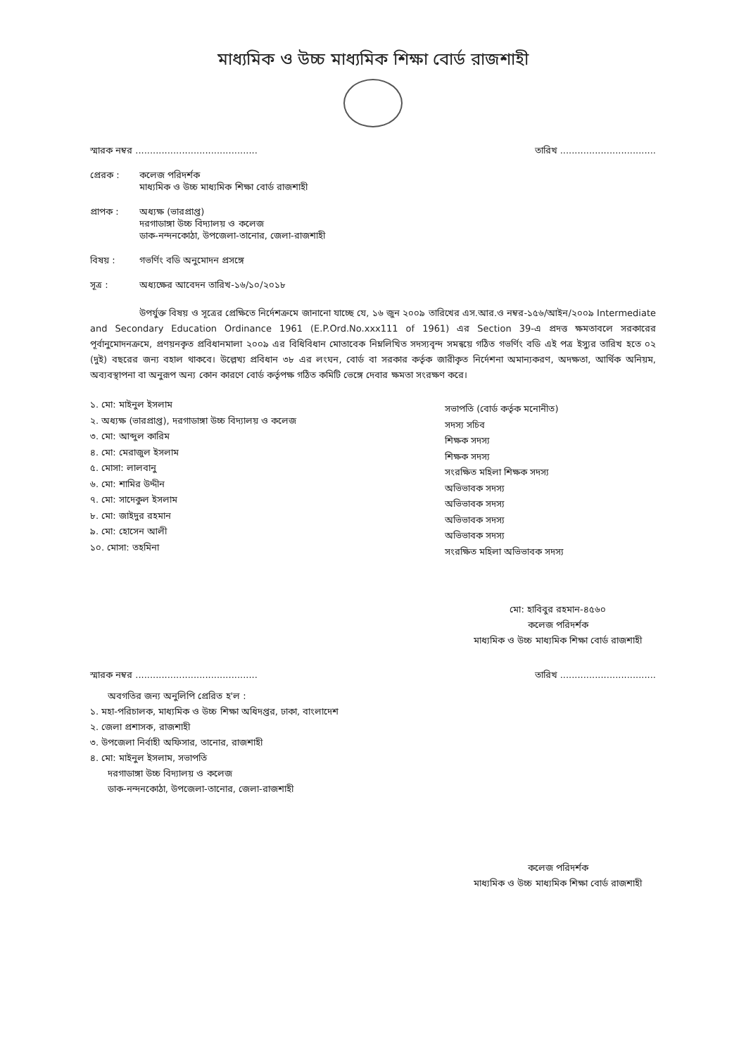মাধ্যমিক ও উচ্চ মাধ্যমিক শিক্ষা বোর্ড রাজশাহী
স্মারক নম্বর .......................................... তারিখ .................................
প্রেরক : কলেজ পরিদর্শক
মাধ্যমিক ও উচ্চ মাধ্যমিক শিক্ষা বোর্ড রাজশাহী
প্রাপক : অধ্যক্ষ (ভারপ্রাপ্ত)
দরগাডাঙ্গা উচ্চ বিদ্যালয় ও কলেজ
ডাক-নন্দনকোঠা, উপজেলা-তানোর, জেলা-রাজশাহী
বিষয় : গভর্ণিং বডি অনুমোদন প্রসঙ্গে
সূত্র : অধ্যক্ষের আবেদন তারিখ-১৬/১০/২০১৮
উপর্যুক্ত বিষয় ও সূত্রের প্রেক্ষিতে নির্দেশক্রমে জানানো যাচ্ছে যে, ১৬ জুন ২০০৯ তারিখের এস.আর.ও নম্বর-১৫৬/আইন/২০০৯ Intermediate and Secondary Education Ordinance 1961 (E.P.Ord.No.xxx111 of 1961) এর Section 39-এ প্রদত্ত ক্ষমতাবলে সরকারের পূর্বানুমোদনক্রমে, প্রণয়নকৃত প্রবিধানমালা ২০০৯ এর বিধিবিধান মোতাবেক নিম্নলিখিত সদস্যবৃন্দ সমন্বয়ে গঠিত গভর্ণিং বডি এই পত্র ইস্যুর তারিখ হতে ০২ (দুই) বছরের জন্য বহাল থাকবে। উল্লেখ্য প্রবিধান ৩৮ এর লংঘন, বোর্ড বা সরকার কর্তৃক জারীকৃত নির্দেশনা অমান্যকরণ, অদক্ষতা, আর্থিক অনিয়ম, অব্যবস্থাপনা বা অনুরূপ অন্য কোন কারণে বোর্ড কর্তৃপক্ষ গঠিত কমিটি ভেঙ্গে দেবার ক্ষমতা সংরক্ষণ করে।
১. মো: মাইনুল ইসলাম
২. অধ্যক্ষ (ভারপ্রাপ্ত), দরগাডাঙ্গা উচ্চ বিদ্যালয় ও কলেজ
৩. মো: আব্দুল কারিম
৪. মো: মেরাজুল ইসলাম
৫. মোসা: লালবানু
৬. মো: শামির উদ্দীন
৭. মো: সাদেকুল ইসলাম
৮. মো: জাইদুর রহমান
৯. মো: হোসেন আলী
১০. মোসা: তহমিনা
সভাপতি (বোর্ড কর্তৃক মনোনীত)
সদস্য সচিব
শিক্ষক সদস্য
শিক্ষক সদস্য
সংরক্ষিত মহিলা শিক্ষক সদস্য
অভিভাবক সদস্য
অভিভাবক সদস্য
অভিভাবক সদস্য
অভিভাবক সদস্য
সংরক্ষিত মহিলা অভিভাবক সদস্য
মো: হাবিবুর রহমান-৪৫৬০
কলেজ পরিদর্শক
মাধ্যমিক ও উচ্চ মাধ্যমিক শিক্ষা বোর্ড রাজশাহী
স্মারক নম্বর .......................................... তারিখ .................................
অবগতির জন্য অনুলিপি প্রেরিত হ'ল :
১. মহা-পরিচালক, মাধ্যমিক ও উচ্চ শিক্ষা অধিদপ্তর, ঢাকা, বাংলাদেশ
২. জেলা প্রশাসক, রাজশাহী
৩. উপজেলা নির্বাহী অফিসার, তানোর, রাজশাহী
৪. মো: মাইনুল ইসলাম, সভাপতি
দরগাডাঙ্গা উচ্চ বিদ্যালয় ও কলেজ
ডাক-নন্দনকোঠা, উপজেলা-তানোর, জেলা-রাজশাহী
কলেজ পরিদর্শক
মাধ্যমিক ও উচ্চ মাধ্যমিক শিক্ষা বোর্ড রাজশাহী